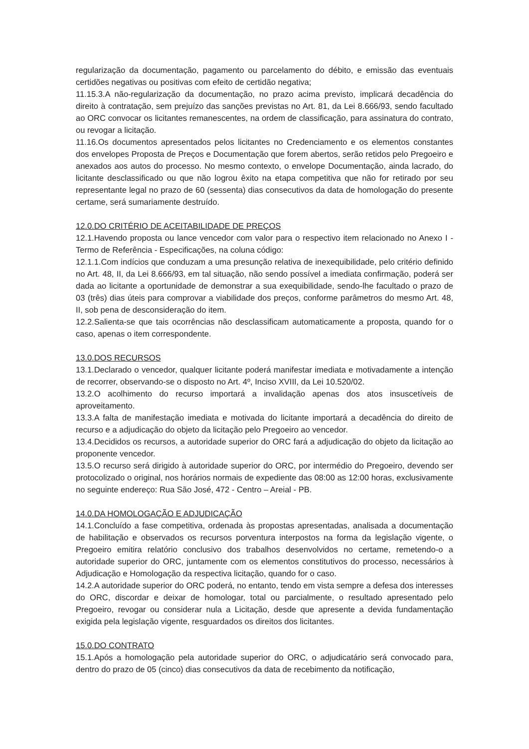regularização da documentação, pagamento ou parcelamento do débito, e emissão das eventuais certidões negativas ou positivas com efeito de certidão negativa;
11.15.3.A não-regularização da documentação, no prazo acima previsto, implicará decadência do direito à contratação, sem prejuízo das sanções previstas no Art. 81, da Lei 8.666/93, sendo facultado ao ORC convocar os licitantes remanescentes, na ordem de classificação, para assinatura do contrato, ou revogar a licitação.
11.16.Os documentos apresentados pelos licitantes no Credenciamento e os elementos constantes dos envelopes Proposta de Preços e Documentação que forem abertos, serão retidos pelo Pregoeiro e anexados aos autos do processo. No mesmo contexto, o envelope Documentação, ainda lacrado, do licitante desclassificado ou que não logrou êxito na etapa competitiva que não for retirado por seu representante legal no prazo de 60 (sessenta) dias consecutivos da data de homologação do presente certame, será sumariamente destruído.
12.0.DO CRITÉRIO DE ACEITABILIDADE DE PREÇOS
12.1.Havendo proposta ou lance vencedor com valor para o respectivo item relacionado no Anexo I - Termo de Referência - Especificações, na coluna código:
12.1.1.Com indícios que conduzam a uma presunção relativa de inexequibilidade, pelo critério definido no Art. 48, II, da Lei 8.666/93, em tal situação, não sendo possível a imediata confirmação, poderá ser dada ao licitante a oportunidade de demonstrar a sua exequibilidade, sendo-lhe facultado o prazo de 03 (três) dias úteis para comprovar a viabilidade dos preços, conforme parâmetros do mesmo Art. 48, II, sob pena de desconsideração do item.
12.2.Salienta-se que tais ocorrências não desclassificam automaticamente a proposta, quando for o caso, apenas o item correspondente.
13.0.DOS RECURSOS
13.1.Declarado o vencedor, qualquer licitante poderá manifestar imediata e motivadamente a intenção de recorrer, observando-se o disposto no Art. 4º, Inciso XVIII, da Lei 10.520/02.
13.2.O acolhimento do recurso importará a invalidação apenas dos atos insuscetíveis de aproveitamento.
13.3.A falta de manifestação imediata e motivada do licitante importará a decadência do direito de recurso e a adjudicação do objeto da licitação pelo Pregoeiro ao vencedor.
13.4.Decididos os recursos, a autoridade superior do ORC fará a adjudicação do objeto da licitação ao proponente vencedor.
13.5.O recurso será dirigido à autoridade superior do ORC, por intermédio do Pregoeiro, devendo ser protocolizado o original, nos horários normais de expediente das 08:00 as 12:00 horas, exclusivamente no seguinte endereço: Rua São José, 472 - Centro – Areial - PB.
14.0.DA HOMOLOGAÇÃO E ADJUDICAÇÃO
14.1.Concluído a fase competitiva, ordenada às propostas apresentadas, analisada a documentação de habilitação e observados os recursos porventura interpostos na forma da legislação vigente, o Pregoeiro emitira relatório conclusivo dos trabalhos desenvolvidos no certame, remetendo-o a autoridade superior do ORC, juntamente com os elementos constitutivos do processo, necessários à Adjudicação e Homologação da respectiva licitação, quando for o caso.
14.2.A autoridade superior do ORC poderá, no entanto, tendo em vista sempre a defesa dos interesses do ORC, discordar e deixar de homologar, total ou parcialmente, o resultado apresentado pelo Pregoeiro, revogar ou considerar nula a Licitação, desde que apresente a devida fundamentação exigida pela legislação vigente, resguardados os direitos dos licitantes.
15.0.DO CONTRATO
15.1.Após a homologação pela autoridade superior do ORC, o adjudicatário será convocado para, dentro do prazo de 05 (cinco) dias consecutivos da data de recebimento da notificação,